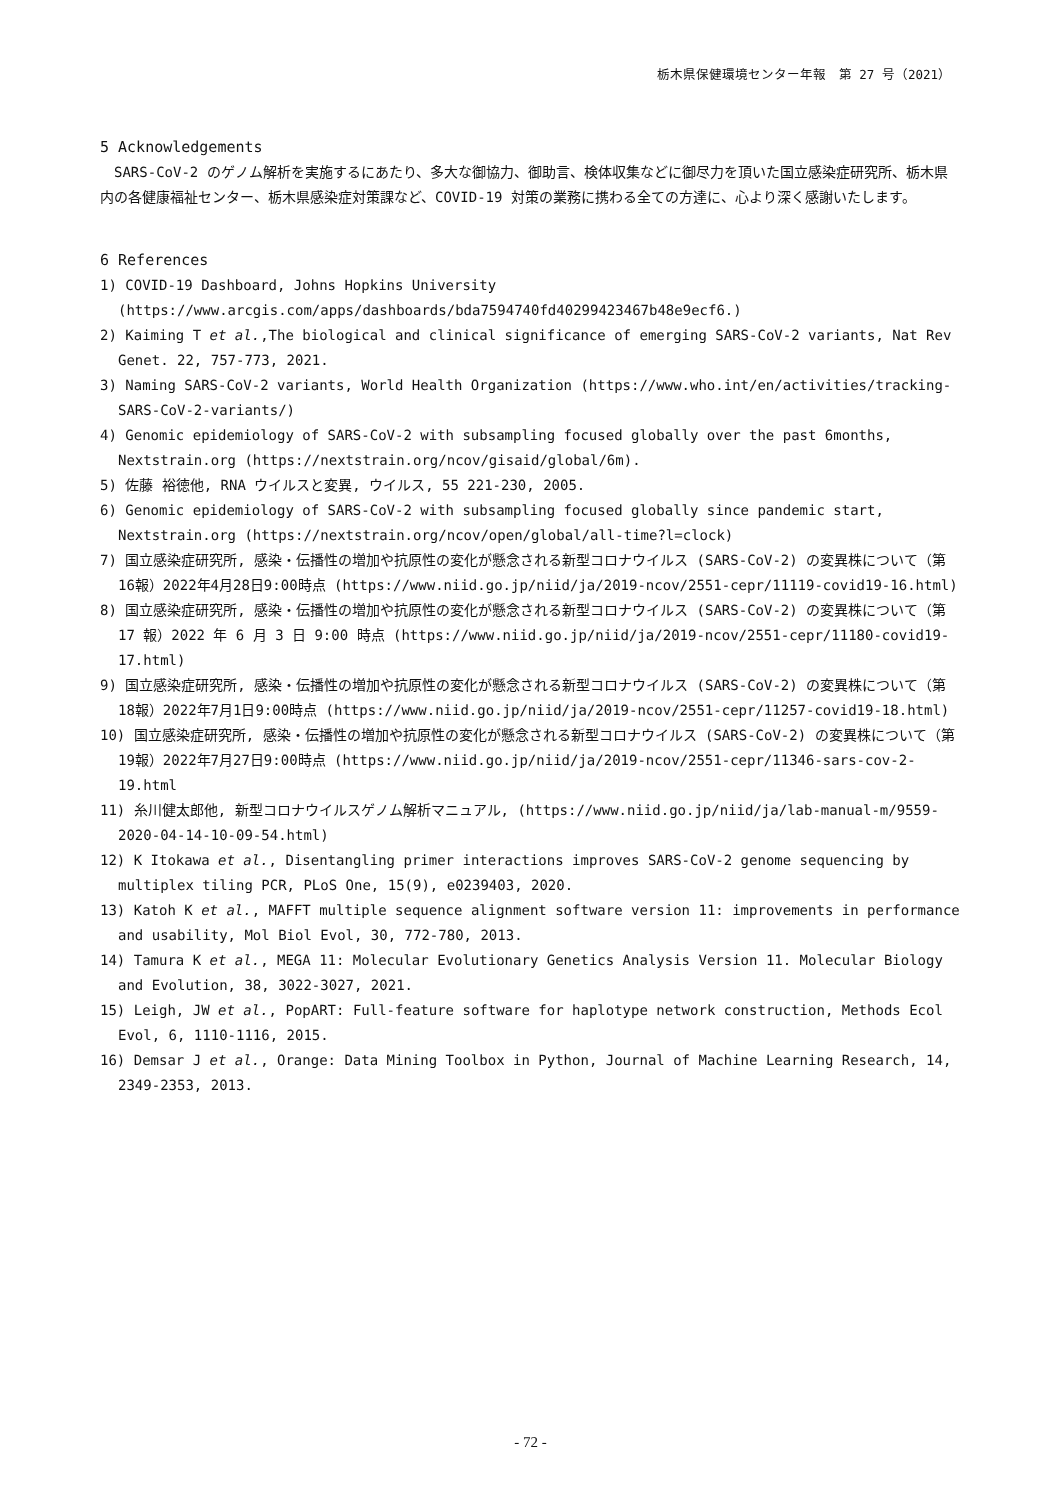栃木県保健環境センター年報　第 27 号（2021）
5 Acknowledgements
SARS-CoV-2 のゲノム解析を実施するにあたり、多大な御協力、御助言、検体収集などに御尽力を頂いた国立感染症研究所、栃木県内の各健康福祉センター、栃木県感染症対策課など、COVID-19 対策の業務に携わる全ての方達に、心より深く感謝いたします。
6 References
1) COVID-19 Dashboard, Johns Hopkins University (https://www.arcgis.com/apps/dashboards/bda7594740fd40299423467b48e9ecf6.)
2) Kaiming T et al.,The biological and clinical significance of emerging SARS-CoV-2 variants, Nat Rev Genet. 22, 757-773, 2021.
3) Naming SARS-CoV-2 variants, World Health Organization (https://www.who.int/en/activities/tracking-SARS-CoV-2-variants/)
4) Genomic epidemiology of SARS-CoV-2 with subsampling focused globally over the past 6months, Nextstrain.org (https://nextstrain.org/ncov/gisaid/global/6m).
5) 佐藤 裕徳他, RNA ウイルスと変異, ウイルス, 55 221-230, 2005.
6) Genomic epidemiology of SARS-CoV-2 with subsampling focused globally since pandemic start, Nextstrain.org (https://nextstrain.org/ncov/open/global/all-time?l=clock)
7) 国立感染症研究所, 感染・伝播性の増加や抗原性の変化が懸念される新型コロナウイルス (SARS-CoV-2) の変異株について（第16報）2022年4月28日9:00時点 (https://www.niid.go.jp/niid/ja/2019-ncov/2551-cepr/11119-covid19-16.html)
8) 国立感染症研究所, 感染・伝播性の増加や抗原性の変化が懸念される新型コロナウイルス (SARS-CoV-2) の変異株について（第 17 報）2022 年 6 月 3 日 9:00 時点 (https://www.niid.go.jp/niid/ja/2019-ncov/2551-cepr/11180-covid19-17.html)
9) 国立感染症研究所, 感染・伝播性の増加や抗原性の変化が懸念される新型コロナウイルス (SARS-CoV-2) の変異株について（第18報）2022年7月1日9:00時点 (https://www.niid.go.jp/niid/ja/2019-ncov/2551-cepr/11257-covid19-18.html)
10) 国立感染症研究所, 感染・伝播性の増加や抗原性の変化が懸念される新型コロナウイルス (SARS-CoV-2) の変異株について（第19報）2022年7月27日9:00時点 (https://www.niid.go.jp/niid/ja/2019-ncov/2551-cepr/11346-sars-cov-2-19.html
11) 糸川健太郎他, 新型コロナウイルスゲノム解析マニュアル, (https://www.niid.go.jp/niid/ja/lab-manual-m/9559-2020-04-14-10-09-54.html)
12) K Itokawa et al., Disentangling primer interactions improves SARS-CoV-2 genome sequencing by multiplex tiling PCR, PLoS One, 15(9), e0239403, 2020.
13) Katoh K et al., MAFFT multiple sequence alignment software version 11: improvements in performance and usability, Mol Biol Evol, 30, 772-780, 2013.
14) Tamura K et al., MEGA 11: Molecular Evolutionary Genetics Analysis Version 11. Molecular Biology and Evolution, 38, 3022-3027, 2021.
15) Leigh, JW et al., PopART: Full-feature software for haplotype network construction, Methods Ecol Evol, 6, 1110-1116, 2015.
16) Demsar J et al., Orange: Data Mining Toolbox in Python, Journal of Machine Learning Research, 14, 2349-2353, 2013.
- 72 -